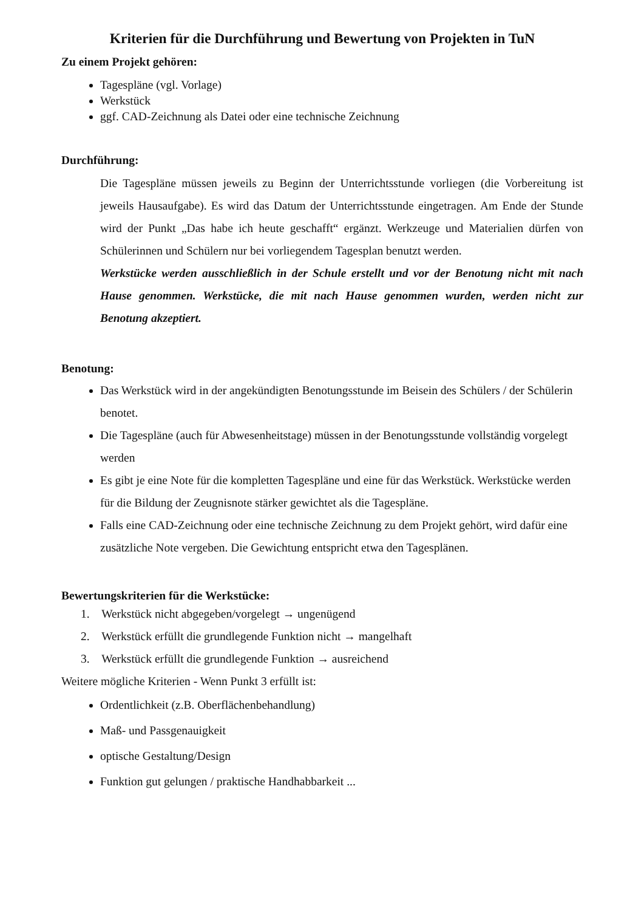Kriterien für die Durchführung und Bewertung von Projekten in TuN
Zu einem Projekt gehören:
Tagespläne (vgl. Vorlage)
Werkstück
ggf. CAD-Zeichnung als Datei oder eine technische Zeichnung
Durchführung:
Die Tagespläne müssen jeweils zu Beginn der Unterrichtsstunde vorliegen (die Vorbereitung ist jeweils Hausaufgabe). Es wird das Datum der Unterrichtsstunde eingetragen. Am Ende der Stunde wird der Punkt „Das habe ich heute geschafft“ ergänzt. Werkzeuge und Materialien dürfen von Schülerinnen und Schülern nur bei vorliegendem Tagesplan benutzt werden.
Werkstücke werden ausschließlich in der Schule erstellt und vor der Benotung nicht mit nach Hause genommen. Werkstücke, die mit nach Hause genommen wurden, werden nicht zur Benotung akzeptiert.
Benotung:
Das Werkstück wird in der angekündigten Benotungsstunde im Beisein des Schülers / der Schülerin benotet.
Die Tagespläne (auch für Abwesenheitstage) müssen in der Benotungsstunde vollständig vorgelegt werden
Es gibt je eine Note für die kompletten Tagespläne und eine für das Werkstück. Werkstücke werden für die Bildung der Zeugnisnote stärker gewichtet als die Tagespläne.
Falls eine CAD-Zeichnung oder eine technische Zeichnung zu dem Projekt gehört, wird dafür eine zusätzliche Note vergeben. Die Gewichtung entspricht etwa den Tagesplänen.
Bewertungskriterien für die Werkstücke:
1. Werkstück nicht abgegeben/vorgelegt → ungenügend
2. Werkstück erfüllt die grundlegende Funktion nicht → mangelhaft
3. Werkstück erfüllt die grundlegende Funktion → ausreichend
Weitere mögliche Kriterien - Wenn Punkt 3 erfüllt ist:
Ordentlichkeit (z.B. Oberflächenbehandlung)
Maß- und Passgenauigkeit
optische Gestaltung/Design
Funktion gut gelungen / praktische Handhabbarkeit ...